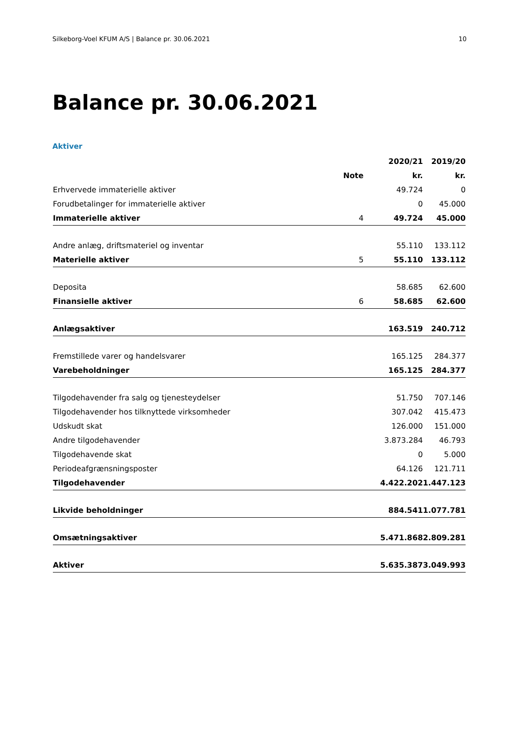Silkeborg-Voel KFUM A/S | Balance pr. 30.06.2021 10
Balance pr. 30.06.2021
Aktiver
| | | 2020/21 | 2019/20 |
| --- | --- | --- | --- |
| | Note | kr. | kr. |
| Erhvervede immaterielle aktiver | | 49.724 | 0 |
| Forudbetalinger for immaterielle aktiver | | 0 | 45.000 |
| Immaterielle aktiver | 4 | 49.724 | 45.000 |
| Andre anlæg, driftsmateriel og inventar | | 55.110 | 133.112 |
| Materielle aktiver | 5 | 55.110 | 133.112 |
| Deposita | | 58.685 | 62.600 |
| Finansielle aktiver | 6 | 58.685 | 62.600 |
| Anlægsaktiver | | 163.519 | 240.712 |
| Fremstillede varer og handelsvarer | | 165.125 | 284.377 |
| Varebeholdninger | | 165.125 | 284.377 |
| Tilgodehavender fra salg og tjenesteydelser | | 51.750 | 707.146 |
| Tilgodehavender hos tilknyttede virksomheder | | 307.042 | 415.473 |
| Udskudt skat | | 126.000 | 151.000 |
| Andre tilgodehavender | | 3.873.284 | 46.793 |
| Tilgodehavende skat | | 0 | 5.000 |
| Periodeafgrænsningsposter | | 64.126 | 121.711 |
| Tilgodehavender | | 4.422.202 | 1.447.123 |
| Likvide beholdninger | | 884.541 | 1.077.781 |
| Omsætningsaktiver | | 5.471.868 | 2.809.281 |
| Aktiver | | 5.635.387 | 3.049.993 |